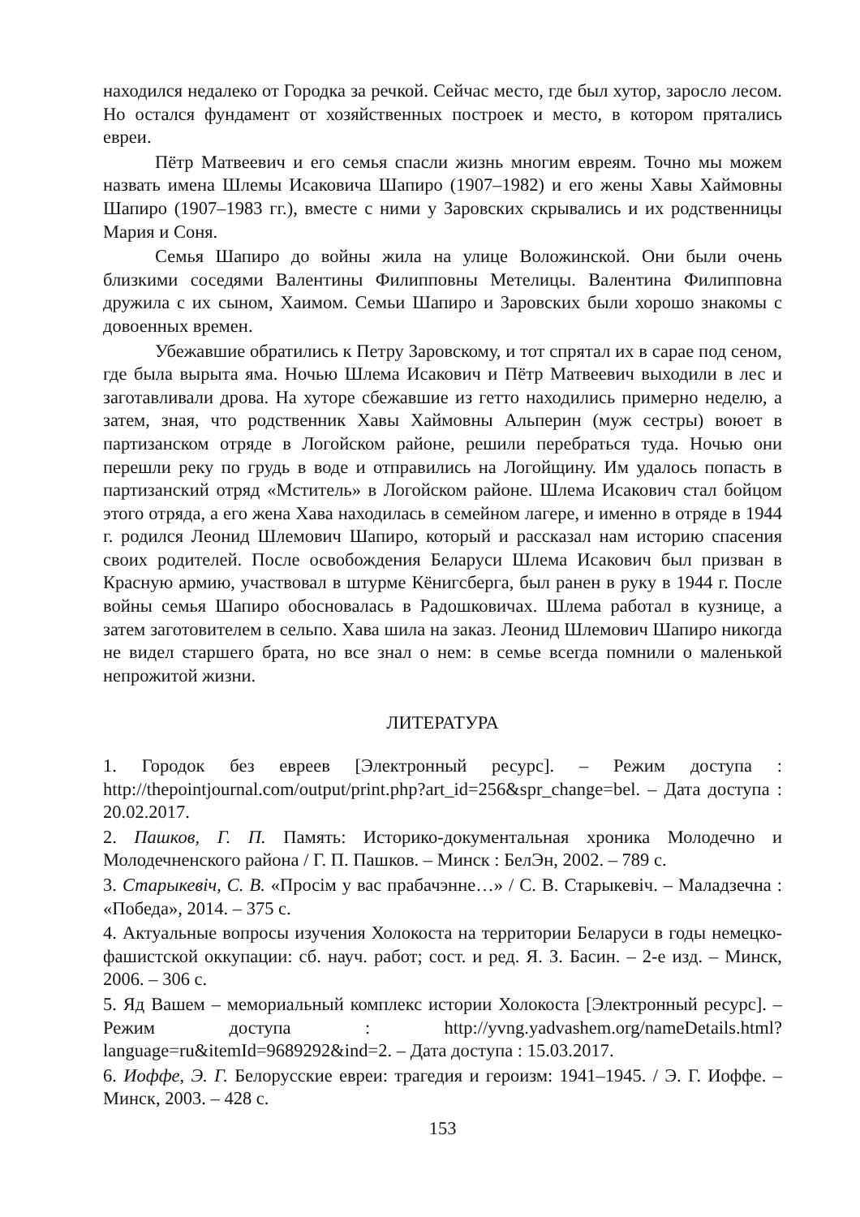находился недалеко от Городка за речкой. Сейчас место, где был хутор, заросло лесом. Но остался фундамент от хозяйственных построек и место, в котором прятались евреи.
Пётр Матвеевич и его семья спасли жизнь многим евреям. Точно мы можем назвать имена Шлемы Исаковича Шапиро (1907–1982) и его жены Хавы Хаймовны Шапиро (1907–1983 гг.), вместе с ними у Заровских скрывались и их родственницы Мария и Соня.
Семья Шапиро до войны жила на улице Воложинской. Они были очень близкими соседями Валентины Филипповны Метелицы. Валентина Филипповна дружила с их сыном, Хаимом. Семьи Шапиро и Заровских были хорошо знакомы с довоенных времен.
Убежавшие обратились к Петру Заровскому, и тот спрятал их в сарае под сеном, где была вырыта яма. Ночью Шлема Исакович и Пётр Матвеевич выходили в лес и заготавливали дрова. На хуторе сбежавшие из гетто находились примерно неделю, а затем, зная, что родственник Хавы Хаймовны Альперин (муж сестры) воюет в партизанском отряде в Логойском районе, решили перебраться туда. Ночью они перешли реку по грудь в воде и отправились на Логойщину. Им удалось попасть в партизанский отряд «Мститель» в Логойском районе. Шлема Исакович стал бойцом этого отряда, а его жена Хава находилась в семейном лагере, и именно в отряде в 1944 г. родился Леонид Шлемович Шапиро, который и рассказал нам историю спасения своих родителей. После освобождения Беларуси Шлема Исакович был призван в Красную армию, участвовал в штурме Кёнигсберга, был ранен в руку в 1944 г. После войны семья Шапиро обосновалась в Радошковичах. Шлема работал в кузнице, а затем заготовителем в сельпо. Хава шила на заказ. Леонид Шлемович Шапиро никогда не видел старшего брата, но все знал о нем: в семье всегда помнили о маленькой непрожитой жизни.
ЛИТЕРАТУРА
1. Городок без евреев [Электронный ресурс]. – Режим доступа : http://thepointjournal.com/output/print.php?art_id=256&spr_change=bel. – Дата доступа : 20.02.2017.
2. Пашков, Г. П. Память: Историко-документальная хроника Молодечно и Молодечненского района / Г. П. Пашков. – Минск : БелЭн, 2002. – 789 с.
3. Старыкевіч, С. В. «Просім у вас прабачэнне…» / С. В. Старыкевіч. – Маладзечна : «Победа», 2014. – 375 с.
4. Актуальные вопросы изучения Холокоста на территории Беларуси в годы немецко-фашистской оккупации: сб. науч. работ; сост. и ред. Я. З. Басин. – 2-е изд. – Минск, 2006. – 306 с.
5. Яд Вашем – мемориальный комплекс истории Холокоста [Электронный ресурс]. – Режим доступа : http://yvng.yadvashem.org/nameDetails.html? language=ru&itemId=9689292&ind=2. – Дата доступа : 15.03.2017.
6. Иоффе, Э. Г. Белорусские евреи: трагедия и героизм: 1941–1945. / Э. Г. Иоффе. – Минск, 2003. – 428 с.
153